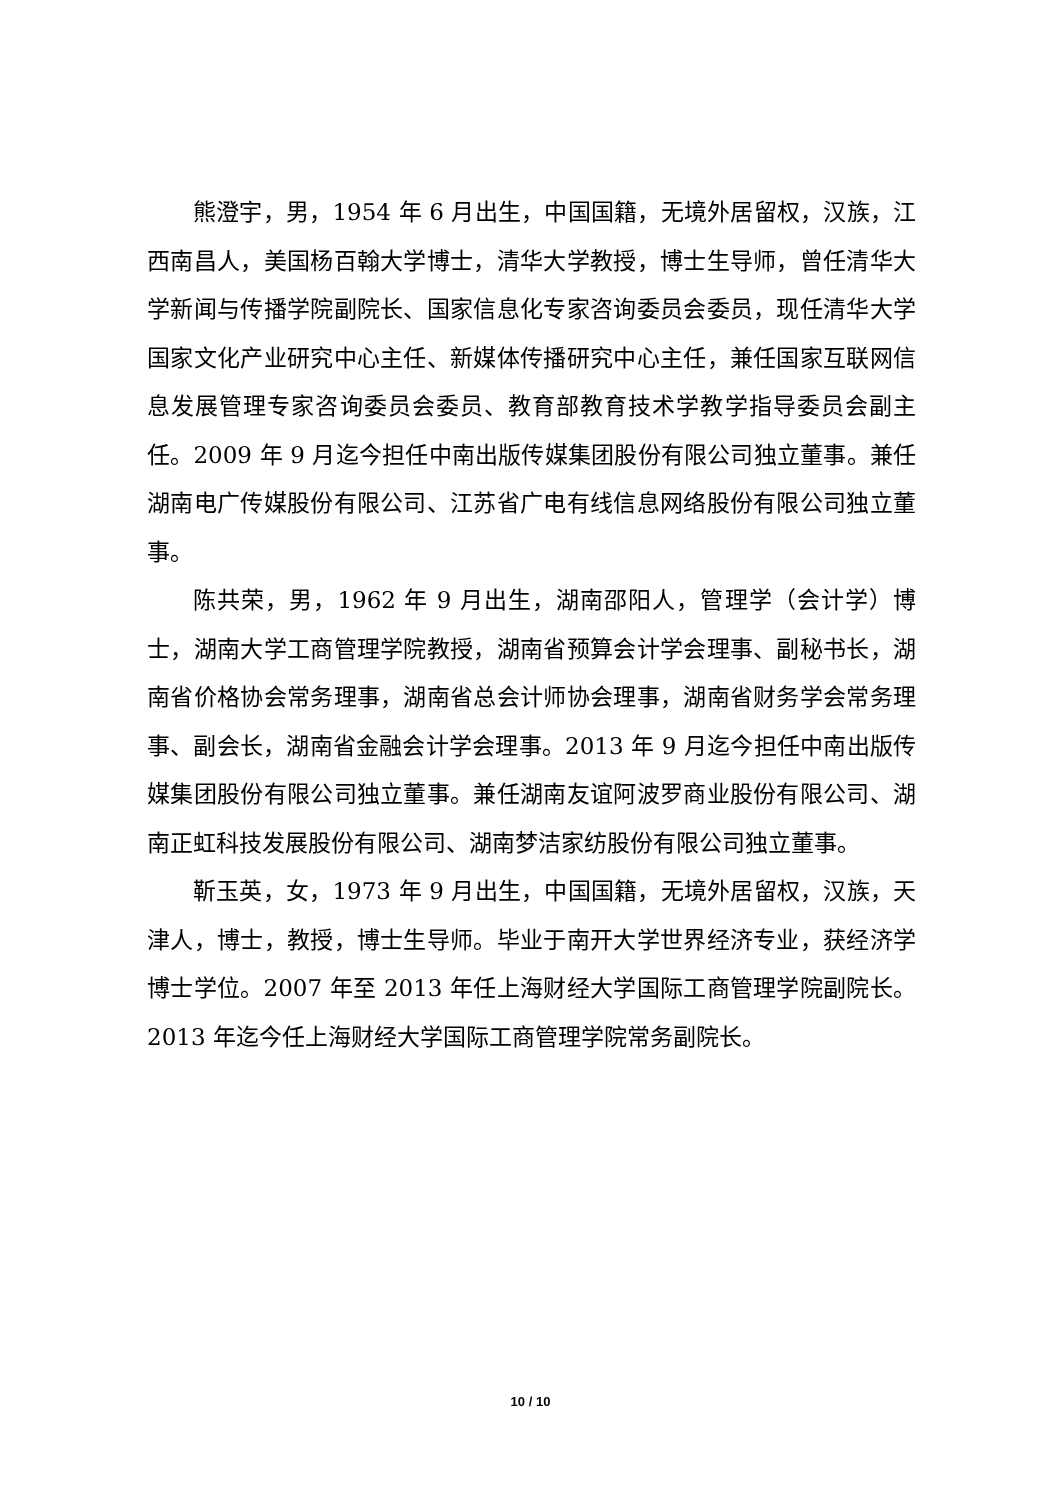熊澄宇，男，1954 年 6 月出生，中国国籍，无境外居留权，汉族，江西南昌人，美国杨百翰大学博士，清华大学教授，博士生导师，曾任清华大学新闻与传播学院副院长、国家信息化专家咨询委员会委员，现任清华大学国家文化产业研究中心主任、新媒体传播研究中心主任，兼任国家互联网信息发展管理专家咨询委员会委员、教育部教育技术学教学指导委员会副主任。2009 年 9 月迄今担任中南出版传媒集团股份有限公司独立董事。兼任湖南电广传媒股份有限公司、江苏省广电有线信息网络股份有限公司独立董事。
陈共荣，男，1962 年 9 月出生，湖南邵阳人，管理学（会计学）博士，湖南大学工商管理学院教授，湖南省预算会计学会理事、副秘书长，湖南省价格协会常务理事，湖南省总会计师协会理事，湖南省财务学会常务理事、副会长，湖南省金融会计学会理事。2013 年 9 月迄今担任中南出版传媒集团股份有限公司独立董事。兼任湖南友谊阿波罗商业股份有限公司、湖南正虹科技发展股份有限公司、湖南梦洁家纺股份有限公司独立董事。
靳玉英，女，1973 年 9 月出生，中国国籍，无境外居留权，汉族，天津人，博士，教授，博士生导师。毕业于南开大学世界经济专业，获经济学博士学位。2007 年至 2013 年任上海财经大学国际工商管理学院副院长。2013 年迄今任上海财经大学国际工商管理学院常务副院长。
10 / 10